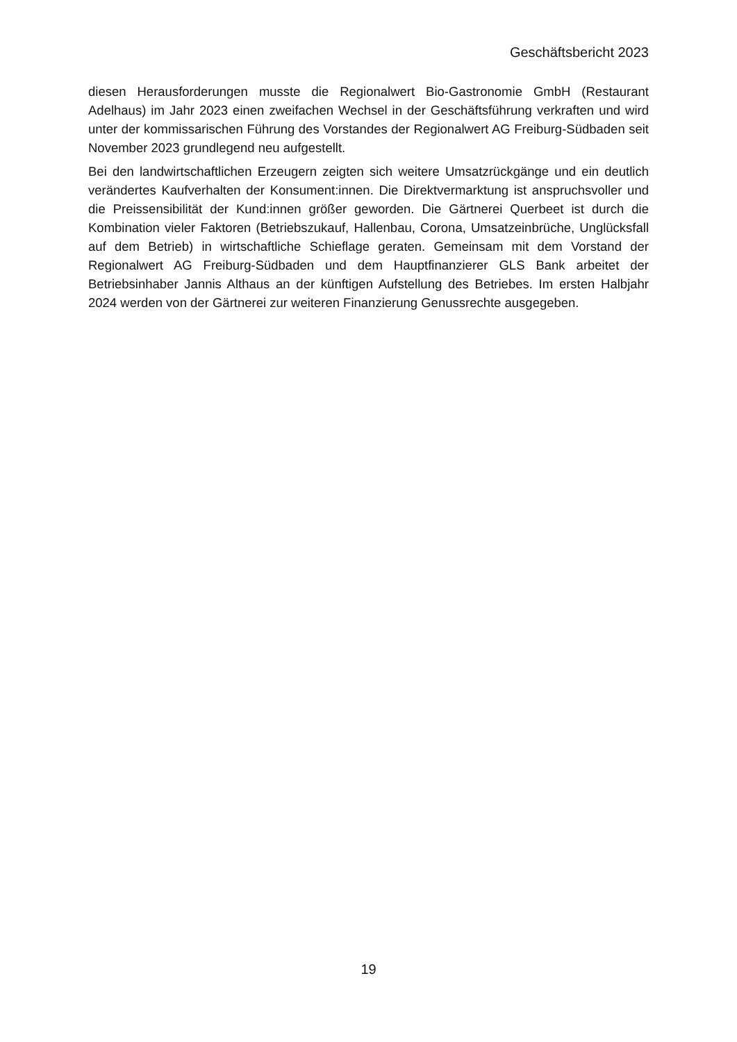Geschäftsbericht 2023
diesen Herausforderungen musste die Regionalwert Bio-Gastronomie GmbH (Restaurant Adelhaus) im Jahr 2023 einen zweifachen Wechsel in der Geschäftsführung verkraften und wird unter der kommissarischen Führung des Vorstandes der Regionalwert AG Freiburg-Südbaden seit November 2023 grundlegend neu aufgestellt.
Bei den landwirtschaftlichen Erzeugern zeigten sich weitere Umsatzrückgänge und ein deutlich verändertes Kaufverhalten der Konsument:innen. Die Direktvermarktung ist anspruchsvoller und die Preissensibilität der Kund:innen größer geworden. Die Gärtnerei Querbeet ist durch die Kombination vieler Faktoren (Betriebszukauf, Hallenbau, Corona, Umsatzeinbrüche, Unglücksfall auf dem Betrieb) in wirtschaftliche Schieflage geraten. Gemeinsam mit dem Vorstand der Regionalwert AG Freiburg-Südbaden und dem Hauptfinanzierer GLS Bank arbeitet der Betriebsinhaber Jannis Althaus an der künftigen Aufstellung des Betriebes. Im ersten Halbjahr 2024 werden von der Gärtnerei zur weiteren Finanzierung Genussrechte ausgegeben.
19